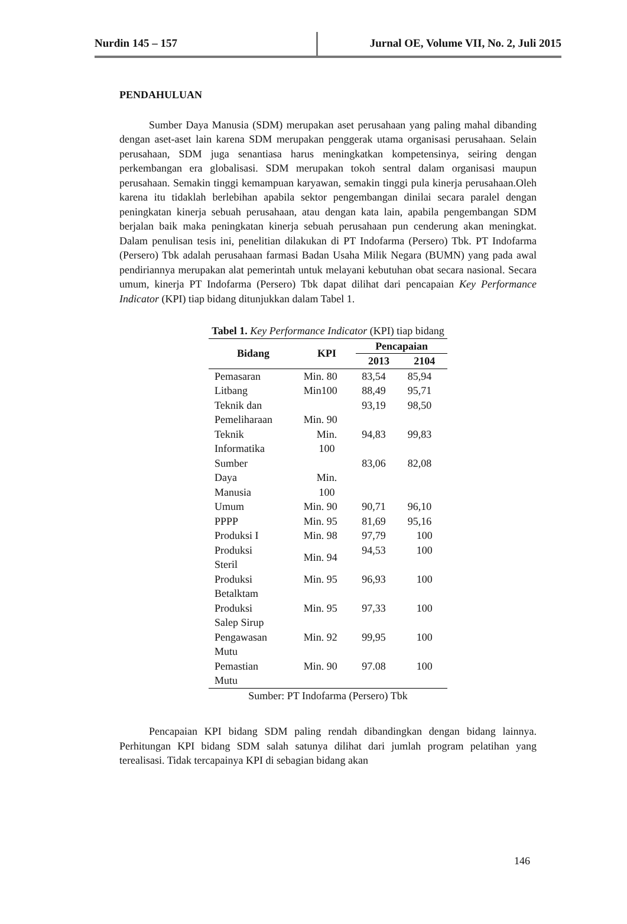Nurdin 145 – 157 Jurnal OE, Volume VII, No. 2, Juli 2015
PENDAHULUAN
Sumber Daya Manusia (SDM) merupakan aset perusahaan yang paling mahal dibanding dengan aset-aset lain karena SDM merupakan penggerak utama organisasi perusahaan. Selain perusahaan, SDM juga senantiasa harus meningkatkan kompetensinya, seiring dengan perkembangan era globalisasi. SDM merupakan tokoh sentral dalam organisasi maupun perusahaan. Semakin tinggi kemampuan karyawan, semakin tinggi pula kinerja perusahaan.Oleh karena itu tidaklah berlebihan apabila sektor pengembangan dinilai secara paralel dengan peningkatan kinerja sebuah perusahaan, atau dengan kata lain, apabila pengembangan SDM berjalan baik maka peningkatan kinerja sebuah perusahaan pun cenderung akan meningkat. Dalam penulisan tesis ini, penelitian dilakukan di PT Indofarma (Persero) Tbk. PT Indofarma (Persero) Tbk adalah perusahaan farmasi Badan Usaha Milik Negara (BUMN) yang pada awal pendiriannya merupakan alat pemerintah untuk melayani kebutuhan obat secara nasional. Secara umum, kinerja PT Indofarma (Persero) Tbk dapat dilihat dari pencapaian Key Performance Indicator (KPI) tiap bidang ditunjukkan dalam Tabel 1.
Tabel 1. Key Performance Indicator (KPI) tiap bidang
| Bidang | KPI | Pencapaian | |
| --- | --- | --- | --- |
| | | 2013 | 2104 |
| Pemasaran | Min. 80 | 83,54 | 85,94 |
| Litbang | Min100 | 88,49 | 95,71 |
| Teknik dan Pemeliharaan | Min. 90 | 93,19 | 98,50 |
| Teknik Informatika | Min. 100 | 94,83 | 99,83 |
| Sumber Daya Manusia | Min. 100 | 83,06 | 82,08 |
| Umum | Min. 90 | 90,71 | 96,10 |
| PPPP | Min. 95 | 81,69 | 95,16 |
| Produksi I | Min. 98 | 97,79 | 100 |
| Produksi Steril | Min. 94 | 94,53 | 100 |
| Produksi Betalktam | Min. 95 | 96,93 | 100 |
| Produksi Salep Sirup | Min. 95 | 97,33 | 100 |
| Pengawasan Mutu | Min. 92 | 99,95 | 100 |
| Pemastian Mutu | Min. 90 | 97.08 | 100 |
Sumber: PT Indofarma (Persero) Tbk
Pencapaian KPI bidang SDM paling rendah dibandingkan dengan bidang lainnya. Perhitungan KPI bidang SDM salah satunya dilihat dari jumlah program pelatihan yang terealisasi. Tidak tercapainya KPI di sebagian bidang akan
146